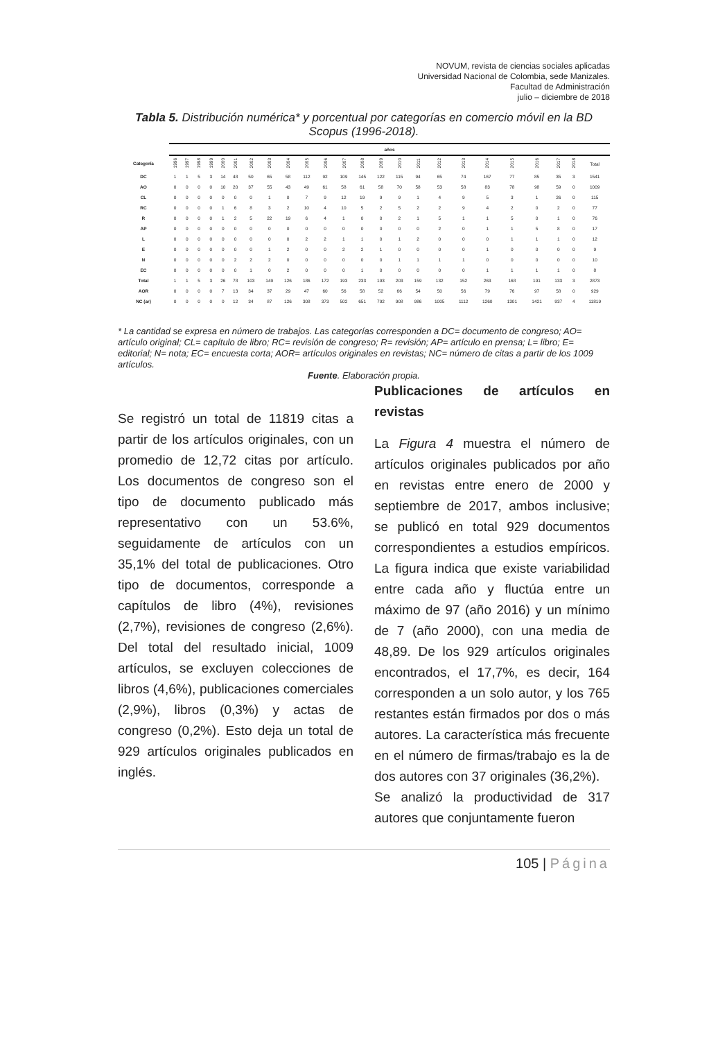NOVUM, revista de ciencias sociales aplicadas
Universidad Nacional de Colombia, sede Manizales.
Facultad de Administración
julio – diciembre de 2018
Tabla 5. Distribución numérica* y porcentual por categorías en comercio móvil en la BD Scopus (1996-2018).
| | años | | | | | | | | | | | | | | | | | | | | | | | |
| --- | --- | --- | --- | --- | --- | --- | --- | --- | --- | --- | --- | --- | --- | --- | --- | --- | --- | --- | --- | --- | --- | --- | --- | --- |
| Categoría | 1996 | 1997 | 1998 | 1999 | 2000 | 2001 | 2002 | 2003 | 2004 | 2005 | 2006 | 2007 | 2008 | 2009 | 2010 | 2011 | 2012 | 2013 | 2014 | 2015 | 2016 | 2017 | 2018 | Total |
| DC | 1 | 1 | 5 | 3 | 14 | 48 | 50 | 65 | 58 | 112 | 92 | 109 | 145 | 122 | 115 | 94 | 65 | 74 | 167 | 77 | 85 | 35 | 3 | 1541 |
| AO | 0 | 0 | 0 | 0 | 10 | 20 | 37 | 55 | 43 | 49 | 61 | 58 | 61 | 58 | 70 | 58 | 53 | 58 | 83 | 78 | 98 | 59 | 0 | 1009 |
| CL | 0 | 0 | 0 | 0 | 0 | 0 | 0 | 1 | 0 | 7 | 9 | 12 | 19 | 9 | 9 | 1 | 4 | 9 | 5 | 3 | 1 | 26 | 0 | 115 |
| RC | 0 | 0 | 0 | 0 | 1 | 6 | 8 | 3 | 2 | 10 | 4 | 10 | 5 | 2 | 5 | 2 | 2 | 9 | 4 | 2 | 0 | 2 | 0 | 77 |
| R | 0 | 0 | 0 | 0 | 1 | 2 | 5 | 22 | 19 | 6 | 4 | 1 | 0 | 0 | 2 | 1 | 5 | 1 | 1 | 5 | 0 | 1 | 0 | 76 |
| AP | 0 | 0 | 0 | 0 | 0 | 0 | 0 | 0 | 0 | 0 | 0 | 0 | 0 | 0 | 0 | 0 | 2 | 0 | 1 | 1 | 5 | 8 | 0 | 17 |
| L | 0 | 0 | 0 | 0 | 0 | 0 | 0 | 0 | 0 | 2 | 2 | 1 | 1 | 0 | 1 | 2 | 0 | 0 | 0 | 1 | 1 | 1 | 0 | 12 |
| E | 0 | 0 | 0 | 0 | 0 | 0 | 0 | 1 | 2 | 0 | 0 | 2 | 2 | 1 | 0 | 0 | 0 | 0 | 1 | 0 | 0 | 0 | 0 | 9 |
| N | 0 | 0 | 0 | 0 | 0 | 2 | 2 | 2 | 0 | 0 | 0 | 0 | 0 | 0 | 1 | 1 | 1 | 1 | 0 | 0 | 0 | 0 | 0 | 10 |
| EC | 0 | 0 | 0 | 0 | 0 | 0 | 1 | 0 | 2 | 0 | 0 | 0 | 1 | 0 | 0 | 0 | 0 | 0 | 1 | 1 | 1 | 1 | 0 | 8 |
| Total | 1 | 1 | 5 | 3 | 26 | 78 | 103 | 149 | 126 | 186 | 172 | 193 | 233 | 193 | 203 | 159 | 132 | 152 | 263 | 168 | 191 | 133 | 3 | 2873 |
| AOR | 0 | 0 | 0 | 0 | 7 | 13 | 34 | 37 | 29 | 47 | 60 | 56 | 58 | 52 | 66 | 54 | 50 | 56 | 79 | 76 | 97 | 58 | 0 | 929 |
| NC (ar) | 0 | 0 | 0 | 0 | 0 | 12 | 34 | 87 | 126 | 308 | 373 | 502 | 651 | 792 | 908 | 986 | 1005 | 1112 | 1260 | 1301 | 1421 | 937 | 4 | 11819 |
* La cantidad se expresa en número de trabajos. Las categorías corresponden a DC= documento de congreso; AO= artículo original; CL= capítulo de libro; RC= revisión de congreso; R= revisión; AP= artículo en prensa; L= libro; E= editorial; N= nota; EC= encuesta corta; AOR= artículos originales en revistas; NC= número de citas a partir de los 1009 artículos.
Fuente. Elaboración propia.
Se registró un total de 11819 citas a partir de los artículos originales, con un promedio de 12,72 citas por artículo. Los documentos de congreso son el tipo de documento publicado más representativo con un 53.6%, seguidamente de artículos con un 35,1% del total de publicaciones. Otro tipo de documentos, corresponde a capítulos de libro (4%), revisiones (2,7%), revisiones de congreso (2,6%). Del total del resultado inicial, 1009 artículos, se excluyen colecciones de libros (4,6%), publicaciones comerciales (2,9%), libros (0,3%) y actas de congreso (0,2%). Esto deja un total de 929 artículos originales publicados en inglés.
Publicaciones de artículos en revistas
La Figura 4 muestra el número de artículos originales publicados por año en revistas entre enero de 2000 y septiembre de 2017, ambos inclusive; se publicó en total 929 documentos correspondientes a estudios empíricos. La figura indica que existe variabilidad entre cada año y fluctúa entre un máximo de 97 (año 2016) y un mínimo de 7 (año 2000), con una media de 48,89. De los 929 artículos originales encontrados, el 17,7%, es decir, 164 corresponden a un solo autor, y los 765 restantes están firmados por dos o más autores. La característica más frecuente en el número de firmas/trabajo es la de dos autores con 37 originales (36,2%).
Se analizó la productividad de 317 autores que conjuntamente fueron
105 | Página